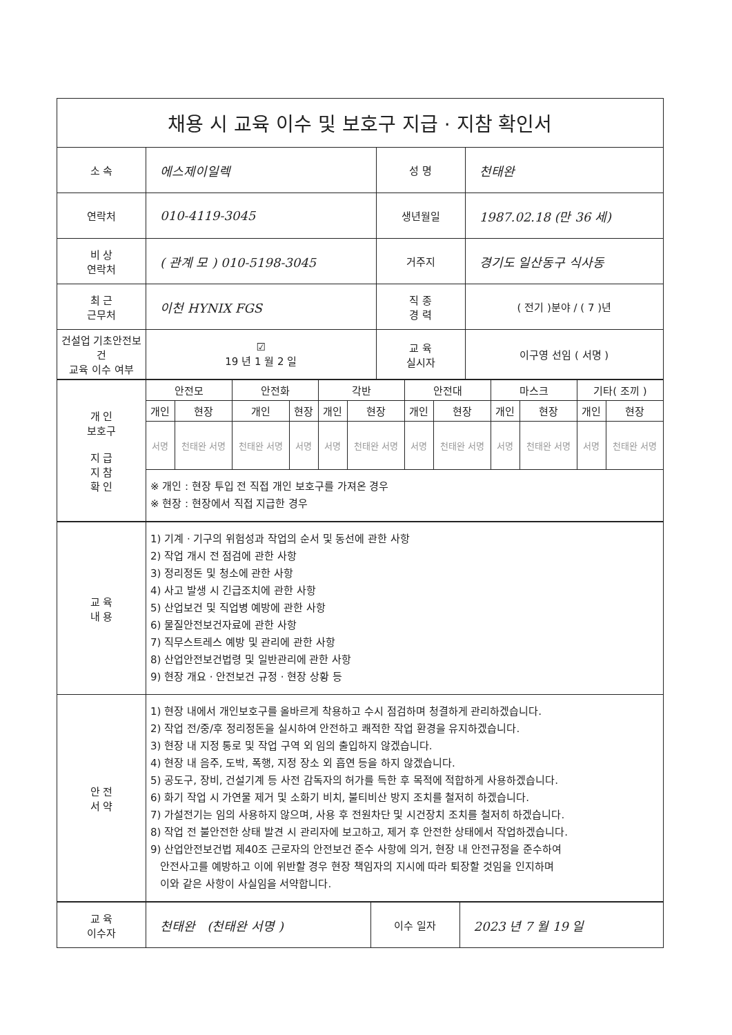| 채용 시 교육 이수 및 보호구 지급 · 지참 확인서 | | | |
| 소 속 | 에스제이일렉 | 성 명 | 천태완 |
| 연락처 | 010-4119-3045 | 생년월일 | 1987.02.18 (만 36 세) |
| 비 상 연락처 | ( 관계 모 ) 010-5198-3045 | 거주지 | 경기도 일산동구 식사동 |
| 최 근 근무처 | 이천 HYNIX FGS | 직 종 경 력 | ( 전기 )분야 / ( 7 )년 |
| 건설업 기초안전보건 교육 이수 여부 | ☑ 19 년 1 월 2 일 | 교 육 실시자 | 이구영 선임 ( 서명 ) |
| 개 인 보호구 지 급 지 참 확 인 | 안전모 | | 안전화 | | 각반 | | 안전대 | | 마스크 | | 기타( 조끼 ) | |
| | 개인 | 현장 | 개인 | 현장 | 개인 | 현장 | 개인 | 현장 | 개인 | 현장 | 개인 | 현장 |
| | 서명 | 천태완 서명 | 천태완 서명 | 서명 | 서명 | 천태완 서명 | 서명 | 천태완 서명 | 서명 | 천태완 서명 | 서명 | 천태완 서명 |
| | ※ 개인 : 현장 투입 전 직접 개인 보호구를 가져온 경우 ※ 현장 : 현장에서 직접 지급한 경우 | | | | | | | | | | | |
| 교 육 내 용 | 1) 기계 · 기구의 위험성과 작업의 순서 및 동선에 관한 사항 2) 작업 개시 전 점검에 관한 사항 3) 정리정돈 및 청소에 관한 사항 4) 사고 발생 시 긴급조치에 관한 사항 5) 산업보건 및 직업병 예방에 관한 사항 6) 물질안전보건자료에 관한 사항 7) 직무스트레스 예방 및 관리에 관한 사항 8) 산업안전보건법령 및 일반관리에 관한 사항 9) 현장 개요 · 안전보건 규정 · 현장 상황 등 |
| 안 전 서 약 | 1) 현장 내에서 개인보호구를 올바르게 착용하고 수시 점검하며 청결하게 관리하겠습니다. 2) 작업 전/중/후 정리정돈을 실시하여 안전하고 쾌적한 작업 환경을 유지하겠습니다. 3) 현장 내 지정 통로 및 작업 구역 외 임의 출입하지 않겠습니다. 4) 현장 내 음주, 도박, 폭행, 지정 장소 외 흡연 등을 하지 않겠습니다. 5) 공도구, 장비, 건설기계 등 사전 감독자의 허가를 득한 후 목적에 적합하게 사용하겠습니다. 6) 화기 작업 시 가연물 제거 및 소화기 비치, 불티비산 방지 조치를 철저히 하겠습니다. 7) 가설전기는 임의 사용하지 않으며, 사용 후 전원차단 및 시건장치 조치를 철저히 하겠습니다. 8) 작업 전 불안전한 상태 발견 시 관리자에 보고하고, 제거 후 안전한 상태에서 작업하겠습니다. 9) 산업안전보건법 제40조 근로자의 안전보건 준수 사항에 의거, 현장 내 안전규정을 준수하여 안전사고를 예방하고 이에 위반할 경우 현장 책임자의 지시에 따라 퇴장할 것임을 인지하며 이와 같은 사항이 사실임을 서약합니다. |
| 교 육 이수자 | 천태완 (천태완 서명 ) | 이수 일자 | 2023 년 7 월 19 일 |